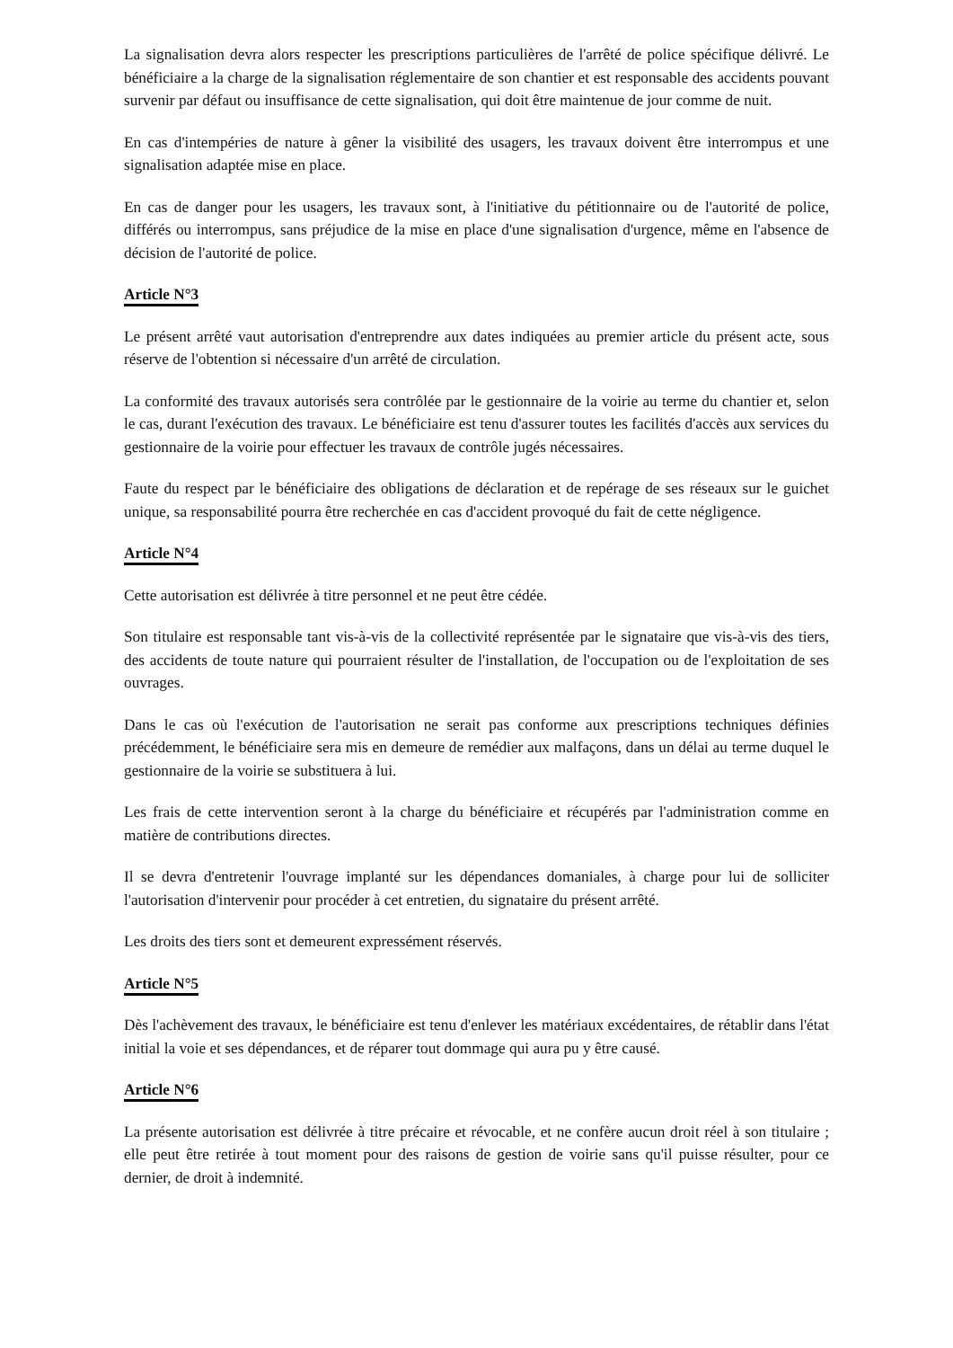La signalisation devra alors respecter les prescriptions particulières de l'arrêté de police spécifique délivré. Le bénéficiaire a la charge de la signalisation réglementaire de son chantier et est responsable des accidents pouvant survenir par défaut ou insuffisance de cette signalisation, qui doit être maintenue de jour comme de nuit.
En cas d'intempéries de nature à gêner la visibilité des usagers, les travaux doivent être interrompus et une signalisation adaptée mise en place.
En cas de danger pour les usagers, les travaux sont, à l'initiative du pétitionnaire ou de l'autorité de police, différés ou interrompus, sans préjudice de la mise en place d'une signalisation d'urgence, même en l'absence de décision de l'autorité de police.
Article N°3
Le présent arrêté vaut autorisation d'entreprendre aux dates indiquées au premier article du présent acte, sous réserve de l'obtention si nécessaire d'un arrêté de circulation.
La conformité des travaux autorisés sera contrôlée par le gestionnaire de la voirie au terme du chantier et, selon le cas, durant l'exécution des travaux. Le bénéficiaire est tenu d'assurer toutes les facilités d'accès aux services du gestionnaire de la voirie pour effectuer les travaux de contrôle jugés nécessaires.
Faute du respect par le bénéficiaire des obligations de déclaration et de repérage de ses réseaux sur le guichet unique, sa responsabilité pourra être recherchée en cas d'accident provoqué du fait de cette négligence.
Article N°4
Cette autorisation est délivrée à titre personnel et ne peut être cédée.
Son titulaire est responsable tant vis-à-vis de la collectivité représentée par le signataire que vis-à-vis des tiers, des accidents de toute nature qui pourraient résulter de l'installation, de l'occupation ou de l'exploitation de ses ouvrages.
Dans le cas où l'exécution de l'autorisation ne serait pas conforme aux prescriptions techniques définies précédemment, le bénéficiaire sera mis en demeure de remédier aux malfaçons, dans un délai au terme duquel le gestionnaire de la voirie se substituera à lui.
Les frais de cette intervention seront à la charge du bénéficiaire et récupérés par l'administration comme en matière de contributions directes.
Il se devra d'entretenir l'ouvrage implanté sur les dépendances domaniales, à charge pour lui de solliciter l'autorisation d'intervenir pour procéder à cet entretien, du signataire du présent arrêté.
Les droits des tiers sont et demeurent expressément réservés.
Article N°5
Dès l'achèvement des travaux, le bénéficiaire est tenu d'enlever les matériaux excédentaires, de rétablir dans l'état initial la voie et ses dépendances, et de réparer tout dommage qui aura pu y être causé.
Article N°6
La présente autorisation est délivrée à titre précaire et révocable, et ne confère aucun droit réel à son titulaire ; elle peut être retirée à tout moment pour des raisons de gestion de voirie sans qu'il puisse résulter, pour ce dernier, de droit à indemnité.